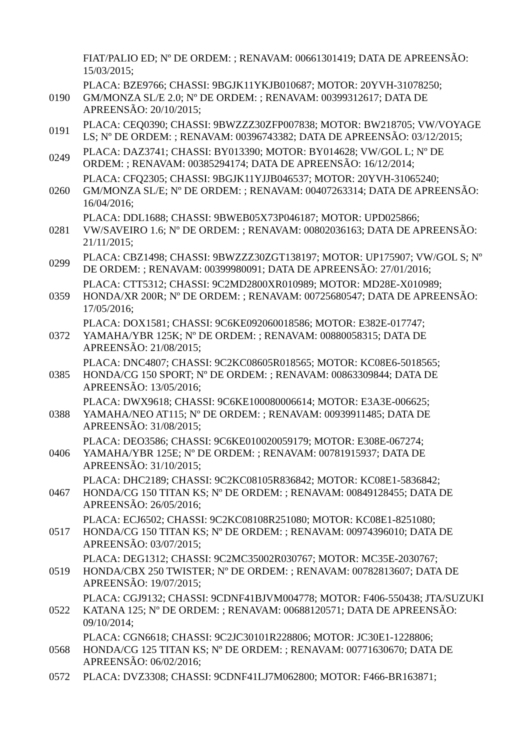| | FIAT/PALIO ED; Nº DE ORDEM: ; RENAVAM: 00661301419; DATA DE APREENSÃO: 15/03/2015; |
| 0190 | PLACA: BZE9766; CHASSI: 9BGJK11YKJB010687; MOTOR: 20YVH-31078250; GM/MONZA SL/E 2.0; Nº DE ORDEM: ; RENAVAM: 00399312617; DATA DE APREENSÃO: 20/10/2015; |
| 0191 | PLACA: CEQ0390; CHASSI: 9BWZZZ30ZFP007838; MOTOR: BW218705; VW/VOYAGE LS; Nº DE ORDEM: ; RENAVAM: 00396743382; DATA DE APREENSÃO: 03/12/2015; |
| 0249 | PLACA: DAZ3741; CHASSI: BY013390; MOTOR: BY014628; VW/GOL L; Nº DE ORDEM: ; RENAVAM: 00385294174; DATA DE APREENSÃO: 16/12/2014; |
| 0260 | PLACA: CFQ2305; CHASSI: 9BGJK11YJJB046537; MOTOR: 20YVH-31065240; GM/MONZA SL/E; Nº DE ORDEM: ; RENAVAM: 00407263314; DATA DE APREENSÃO: 16/04/2016; |
| 0281 | PLACA: DDL1688; CHASSI: 9BWEB05X73P046187; MOTOR: UPD025866; VW/SAVEIRO 1.6; Nº DE ORDEM: ; RENAVAM: 00802036163; DATA DE APREENSÃO: 21/11/2015; |
| 0299 | PLACA: CBZ1498; CHASSI: 9BWZZZ30ZGT138197; MOTOR: UP175907; VW/GOL S; Nº DE ORDEM: ; RENAVAM: 00399980091; DATA DE APREENSÃO: 27/01/2016; |
| 0359 | PLACA: CTT5312; CHASSI: 9C2MD2800XR010989; MOTOR: MD28E-X010989; HONDA/XR 200R; Nº DE ORDEM: ; RENAVAM: 00725680547; DATA DE APREENSÃO: 17/05/2016; |
| 0372 | PLACA: DOX1581; CHASSI: 9C6KE092060018586; MOTOR: E382E-017747; YAMAHA/YBR 125K; Nº DE ORDEM: ; RENAVAM: 00880058315; DATA DE APREENSÃO: 21/08/2015; |
| 0385 | PLACA: DNC4807; CHASSI: 9C2KC08605R018565; MOTOR: KC08E6-5018565; HONDA/CG 150 SPORT; Nº DE ORDEM: ; RENAVAM: 00863309844; DATA DE APREENSÃO: 13/05/2016; |
| 0388 | PLACA: DWX9618; CHASSI: 9C6KE100080006614; MOTOR: E3A3E-006625; YAMAHA/NEO AT115; Nº DE ORDEM: ; RENAVAM: 00939911485; DATA DE APREENSÃO: 31/08/2015; |
| 0406 | PLACA: DEO3586; CHASSI: 9C6KE010020059179; MOTOR: E308E-067274; YAMAHA/YBR 125E; Nº DE ORDEM: ; RENAVAM: 00781915937; DATA DE APREENSÃO: 31/10/2015; |
| 0467 | PLACA: DHC2189; CHASSI: 9C2KC08105R836842; MOTOR: KC08E1-5836842; HONDA/CG 150 TITAN KS; Nº DE ORDEM: ; RENAVAM: 00849128455; DATA DE APREENSÃO: 26/05/2016; |
| 0517 | PLACA: ECJ6502; CHASSI: 9C2KC08108R251080; MOTOR: KC08E1-8251080; HONDA/CG 150 TITAN KS; Nº DE ORDEM: ; RENAVAM: 00974396010; DATA DE APREENSÃO: 03/07/2015; |
| 0519 | PLACA: DEG1312; CHASSI: 9C2MC35002R030767; MOTOR: MC35E-2030767; HONDA/CBX 250 TWISTER; Nº DE ORDEM: ; RENAVAM: 00782813607; DATA DE APREENSÃO: 19/07/2015; |
| 0522 | PLACA: CGJ9132; CHASSI: 9CDNF41BJVM004778; MOTOR: F406-550438; JTA/SUZUKI KATANA 125; Nº DE ORDEM: ; RENAVAM: 00688120571; DATA DE APREENSÃO: 09/10/2014; |
| 0568 | PLACA: CGN6618; CHASSI: 9C2JC30101R228806; MOTOR: JC30E1-1228806; HONDA/CG 125 TITAN KS; Nº DE ORDEM: ; RENAVAM: 00771630670; DATA DE APREENSÃO: 06/02/2016; |
| 0572 | PLACA: DVZ3308; CHASSI: 9CDNF41LJ7M062800; MOTOR: F466-BR163871; |